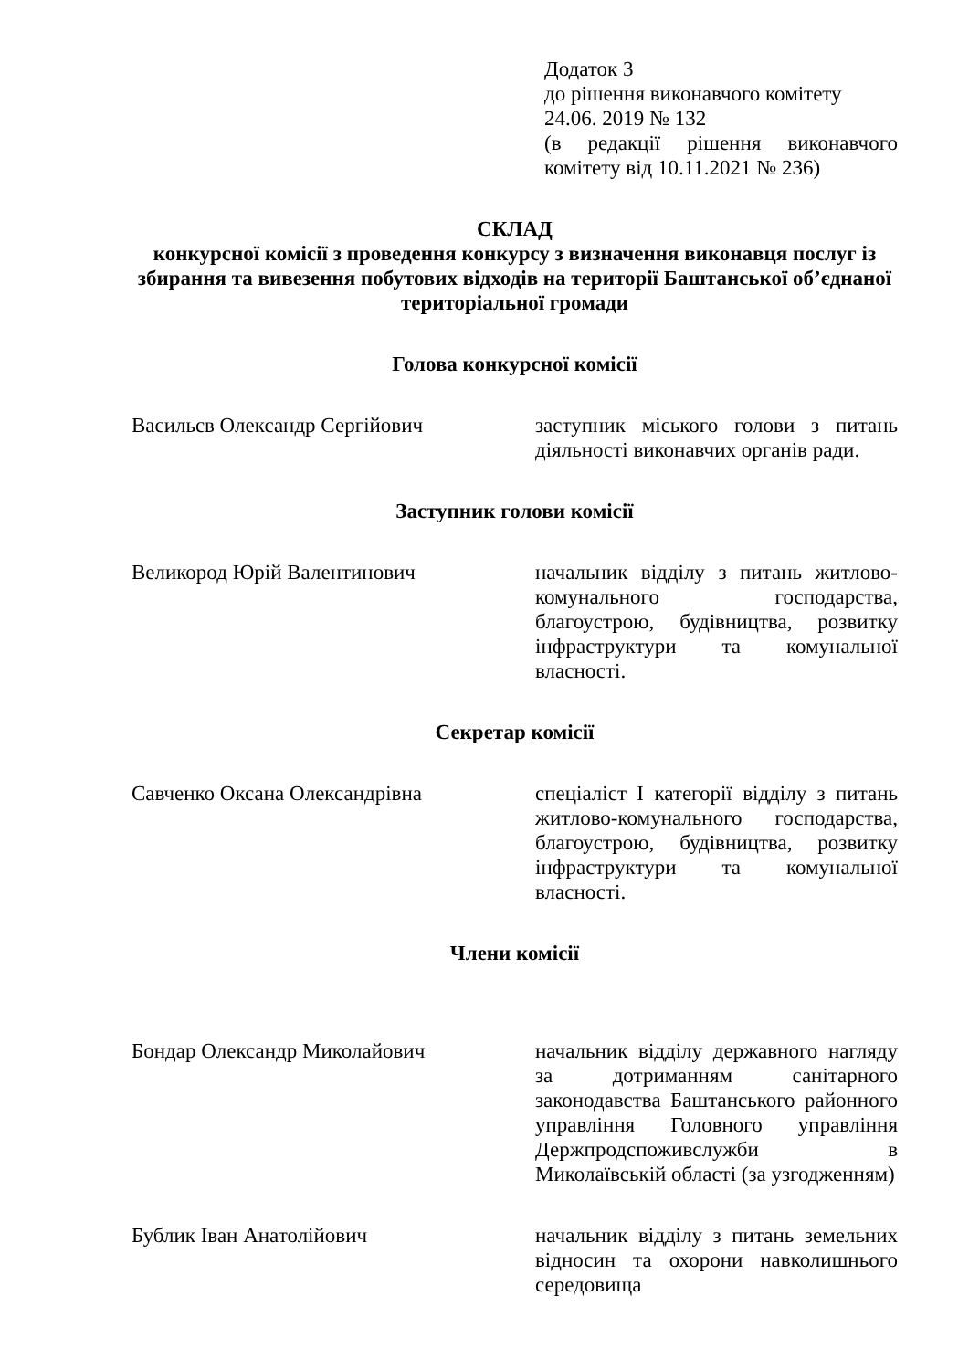Додаток 3
до рішення виконавчого комітету
24.06. 2019 № 132
(в редакції рішення виконавчого комітету від 10.11.2021 № 236)
СКЛАД
конкурсної комісії з проведення конкурсу з визначення виконавця послуг із збирання та вивезення побутових відходів на території Баштанської об’єднаної територіальної громади
Голова конкурсної комісії
Васильєв Олександр Сергійович заступник міського голови з питань діяльності виконавчих органів ради.
Заступник голови комісії
Великород Юрій Валентинович начальник відділу з питань житлово-комунального господарства, благоустрою, будівництва, розвитку інфраструктури та комунальної власності.
Секретар комісії
Савченко Оксана Олександрівна спеціаліст I категорії відділу з питань житлово-комунального господарства, благоустрою, будівництва, розвитку інфраструктури та комунальної власності.
Члени комісії
Бондар Олександр Миколайович начальник відділу державного нагляду за дотриманням санітарного законодавства Баштанського районного управління Головного управління Держпродспоживслужби в Миколаївській області (за узгодженням)
Бублик Іван Анатолійович начальник відділу з питань земельних відносин та охорони навколишнього середовища